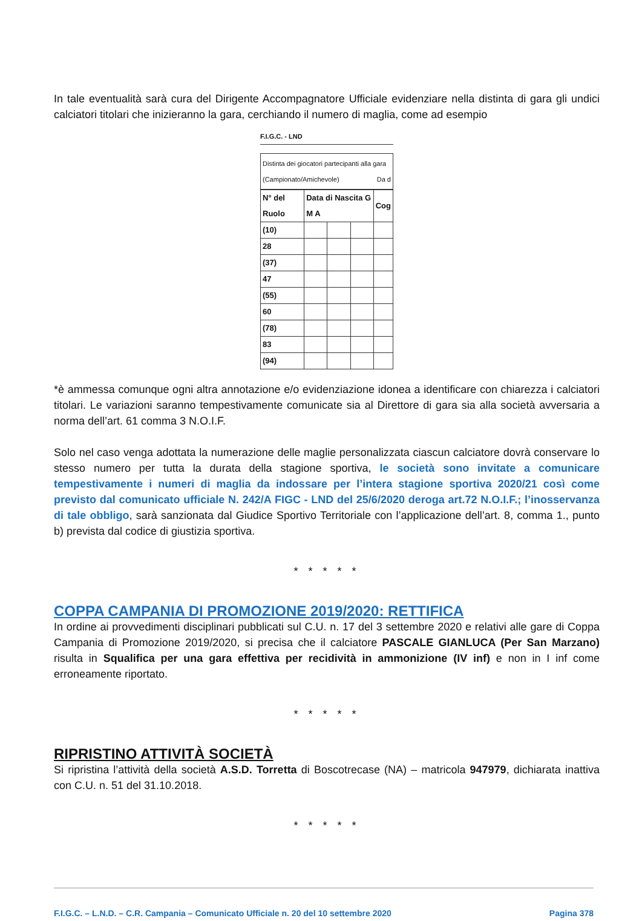In tale eventualità sarà cura del Dirigente Accompagnatore Ufficiale evidenziare nella distinta di gara gli undici calciatori titolari che inizieranno la gara, cerchiando il numero di maglia, come ad esempio
F.I.G.C. - LND
Distinta dei giocatori partecipanti alla gara Da d
(Campionato/Amichevole)
| N° del Ruolo | Data di Nascita G M A | | | Cog |
| (10) | | | | |
| 28 | | | | |
| (37) | | | | |
| 47 | | | | |
| (55) | | | | |
| 60 | | | | |
| (78) | | | | |
| 83 | | | | |
| (94) | | | | |
*è ammessa comunque ogni altra annotazione e/o evidenziazione idonea a identificare con chiarezza i calciatori titolari. Le variazioni saranno tempestivamente comunicate sia al Direttore di gara sia alla società avversaria a norma dell’art. 61 comma 3 N.O.I.F.
Solo nel caso venga adottata la numerazione delle maglie personalizzata ciascun calciatore dovrà conservare lo stesso numero per tutta la durata della stagione sportiva, le società sono invitate a comunicare tempestivamente i numeri di maglia da indossare per l’intera stagione sportiva 2020/21 così come previsto dal comunicato ufficiale N. 242/A FIGC - LND del 25/6/2020 deroga art.72 N.O.I.F.; l’inosservanza di tale obbligo, sarà sanzionata dal Giudice Sportivo Territoriale con l’applicazione dell’art. 8, comma 1., punto b) prevista dal codice di giustizia sportiva.
* * * * *
COPPA CAMPANIA DI PROMOZIONE 2019/2020: RETTIFICA
In ordine ai provvedimenti disciplinari pubblicati sul C.U. n. 17 del 3 settembre 2020 e relativi alle gare di Coppa Campania di Promozione 2019/2020, si precisa che il calciatore PASCALE GIANLUCA (Per San Marzano) risulta in Squalifica per una gara effettiva per recidività in ammonizione (IV inf) e non in I inf come erroneamente riportato.
* * * * *
RIPRISTINO ATTIVITÀ SOCIETÀ
Si ripristina l’attività della società A.S.D. Torretta di Boscotrecase (NA) – matricola 947979, dichiarata inattiva con C.U. n. 51 del 31.10.2018.
* * * * *
F.I.G.C. – L.N.D. – C.R. Campania – Comunicato Ufficiale n. 20 del 10 settembre 2020 Pagina 378